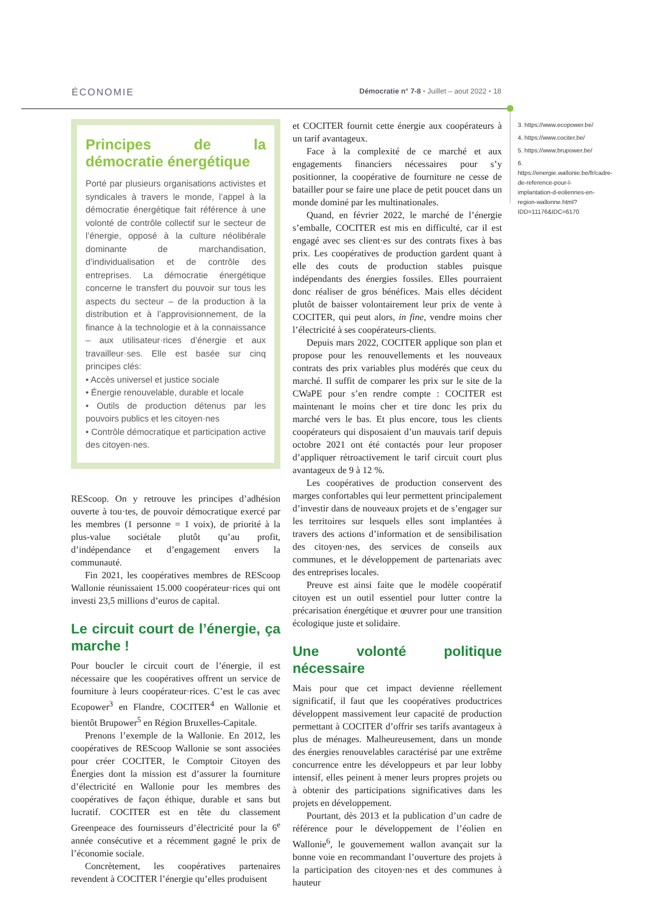ÉCONOMIE Démocratie n° 7-8 • Juillet – aout 2022 • 18
Principes de la démocratie énergétique
Porté par plusieurs organisations activistes et syndicales à travers le monde, l’appel à la démocratie énergétique fait référence à une volonté de contrôle collectif sur le secteur de l’énergie, opposé à la culture néolibérale dominante de marchandisation, d’individualisation et de contrôle des entreprises. La démocratie énergétique concerne le transfert du pouvoir sur tous les aspects du secteur – de la production à la distribution et à l’approvisionnement, de la finance à la technologie et à la connaissance – aux utilisateur·rices d’énergie et aux travailleur·ses. Elle est basée sur cinq principes clés:
• Accès universel et justice sociale
• Énergie renouvelable, durable et locale
• Outils de production détenus par les pouvoirs publics et les citoyen·nes
• Contrôle démocratique et participation active des citoyen·nes.
REScoop. On y retrouve les principes d’adhésion ouverte à tou·tes, de pouvoir démocratique exercé par les membres (1 personne = 1 voix), de priorité à la plus-value sociétale plutôt qu’au profit, d’indépendance et d’engagement envers la communauté.
Fin 2021, les coopératives membres de REScoop Wallonie réunissaient 15.000 coopérateur·rices qui ont investi 23,5 millions d’euros de capital.
Le circuit court de l’énergie, ça marche !
Pour boucler le circuit court de l’énergie, il est nécessaire que les coopératives offrent un service de fourniture à leurs coopérateur·rices. C’est le cas avec Ecopower<sup>3</sup> en Flandre, COCITER<sup>4</sup> en Wallonie et bientôt Brupower<sup>5</sup> en Région Bruxelles-Capitale.
Prenons l’exemple de la Wallonie. En 2012, les coopératives de REScoop Wallonie se sont associées pour créer COCITER, le Comptoir Citoyen des Énergies dont la mission est d’assurer la fourniture d’électricité en Wallonie pour les membres des coopératives de façon éthique, durable et sans but lucratif. COCITER est en tête du classement Greenpeace des fournisseurs d’électricité pour la 6<sup>e</sup> année consécutive et a récemment gagné le prix de l’économie sociale.
Concrètement, les coopératives partenaires revendent à COCITER l’énergie qu’elles produisent
et COCITER fournit cette énergie aux coopérateurs à un tarif avantageux.
Face à la complexité de ce marché et aux engagements financiers nécessaires pour s’y positionner, la coopérative de fourniture ne cesse de batailler pour se faire une place de petit poucet dans un monde dominé par les multinationales.
Quand, en février 2022, le marché de l’énergie s’emballe, COCITER est mis en difficulté, car il est engagé avec ses client·es sur des contrats fixes à bas prix. Les coopératives de production gardent quant à elle des couts de production stables puisque indépendants des énergies fossiles. Elles pourraient donc réaliser de gros bénéfices. Mais elles décident plutôt de baisser volontairement leur prix de vente à COCITER, qui peut alors, in fine, vendre moins cher l’électricité à ses coopérateurs-clients.
Depuis mars 2022, COCITER applique son plan et propose pour les renouvellements et les nouveaux contrats des prix variables plus modérés que ceux du marché. Il suffit de comparer les prix sur le site de la CWaPE pour s’en rendre compte : COCITER est maintenant le moins cher et tire donc les prix du marché vers le bas. Et plus encore, tous les clients coopérateurs qui disposaient d’un mauvais tarif depuis octobre 2021 ont été contactés pour leur proposer d’appliquer rétroactivement le tarif circuit court plus avantageux de 9 à 12 %.
Les coopératives de production conservent des marges confortables qui leur permettent principalement d’investir dans de nouveaux projets et de s’engager sur les territoires sur lesquels elles sont implantées à travers des actions d’information et de sensibilisation des citoyen·nes, des services de conseils aux communes, et le développement de partenariats avec des entreprises locales.
Preuve est ainsi faite que le modèle coopératif citoyen est un outil essentiel pour lutter contre la précarisation énergétique et œuvrer pour une transition écologique juste et solidaire.
Une volonté politique nécessaire
Mais pour que cet impact devienne réellement significatif, il faut que les coopératives productrices développent massivement leur capacité de production permettant à COCITER d’offrir ses tarifs avantageux à plus de ménages. Malheureusement, dans un monde des énergies renouvelables caractérisé par une extrême concurrence entre les développeurs et par leur lobby intensif, elles peinent à mener leurs propres projets ou à obtenir des participations significatives dans les projets en développement.
Pourtant, dès 2013 et la publication d’un cadre de référence pour le développement de l’éolien en Wallonie<sup>6</sup>, le gouvernement wallon avançait sur la bonne voie en recommandant l’ouverture des projets à la participation des citoyen·nes et des communes à hauteur
3. https://www.ecopower.be/
4. https://www.cociter.be/
5. https://www.brupower.be/
6. https://energie.wallonie.be/fr/cadre-de-reference-pour-l-implantation-d-eoliennes-en-region-wallonne.html?IDD=11176&IDC=6170